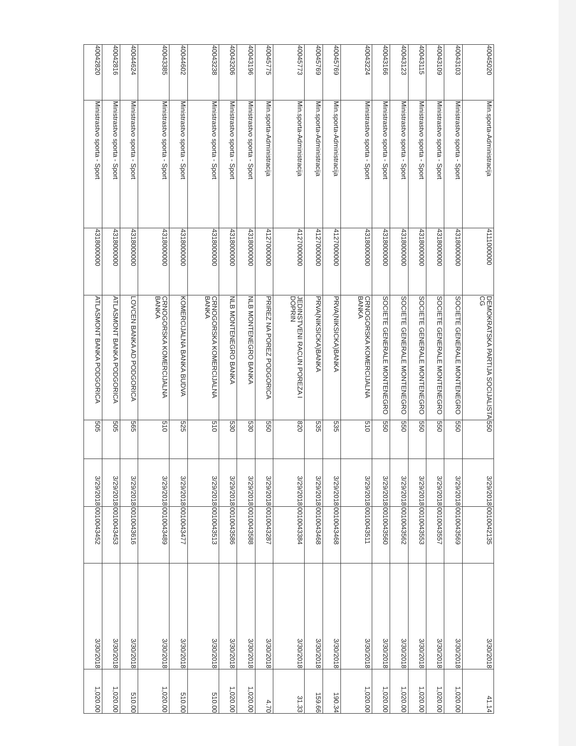| 40045020 | Min.sporta-Administracija | 4111000000 | DEMOKRATSKA PARTIJA SOCIJALISTA CG | 550 | 3/29/2018 | 0010042135 | 3/30/2018 | 41.14 |
| 40043103 | Ministrastvo sporta - Sport | 4318000000 | SOCIETE GENERALE MONTENEGRO | 550 | 3/29/2018 | 0010043569 | 3/30/2018 | 1,020.00 |
| 40043109 | Ministrastvo sporta - Sport | 4318000000 | SOCIETE GENERALE MONTENEGRO | 550 | 3/29/2018 | 0010043557 | 3/30/2018 | 1,020.00 |
| 40043115 | Ministrastvo sporta - Sport | 4318000000 | SOCIETE GENERALE MONTENEGRO | 550 | 3/29/2018 | 0010043553 | 3/30/2018 | 1,020.00 |
| 40043123 | Ministrastvo sporta - Sport | 4318000000 | SOCIETE GENERALE MONTENEGRO | 550 | 3/29/2018 | 0010043562 | 3/30/2018 | 1,020.00 |
| 40043166 | Ministrastvo sporta - Sport | 4318000000 | SOCIETE GENERALE MONTENEGRO | 550 | 3/29/2018 | 0010043560 | 3/30/2018 | 1,020.00 |
| 40043224 | Ministrastvo sporta - Sport | 4318000000 | CRNOGORSKA KOMERCIJALNA BANKA | 510 | 3/29/2018 | 0010043511 | 3/30/2018 | 1,020.00 |
| 40045769 | Min.sporta-Administracija | 4127000000 | PRVA(NIKSICKA)BANKA | 535 | 3/29/2018 | 0010043468 | 3/30/2018 | 190.34 |
| 40045769 | Min.sporta-Administracija | 4127000000 | PRVA(NIKSICKA)BANKA | 535 | 3/29/2018 | 0010043468 | 3/30/2018 | 159.66 |
| 40045773 | Min.sporta-Administracija | 4127000000 | JEDINSTVENI RACUN POREZA I DOPRIN | 820 | 3/29/2018 | 0010043384 | 3/30/2018 | 31.33 |
| 40045775 | Min.sporta-Administracija | 4127000000 | PRIREZ NA POREZ PODGORICA | 550 | 3/29/2018 | 0010043287 | 3/30/2018 | 4.70 |
| 40043196 | Ministrastvo sporta - Sport | 4318000000 | NLB MONTENEGRO BANKA | 530 | 3/29/2018 | 0010043588 | 3/30/2018 | 1,020.00 |
| 40043206 | Ministrastvo sporta - Sport | 4318000000 | NLB MONTENEGRO BANKA | 530 | 3/29/2018 | 0010043586 | 3/30/2018 | 1,020.00 |
| 40043238 | Ministrastvo sporta - Sport | 4318000000 | CRNOGORSKA KOMERCIJALNA BANKA | 510 | 3/29/2018 | 0010043513 | 3/30/2018 | 510.00 |
| 40044602 | Ministrastvo sporta - Sport | 4318000000 | KOMERCIJALNA BANKA BUDVA | 525 | 3/29/2018 | 0010043477 | 3/30/2018 | 510.00 |
| 40043385 | Ministrastvo sporta - Sport | 4318000000 | CRNOGORSKA KOMERCIJALNA BANKA | 510 | 3/29/2018 | 0010043489 | 3/30/2018 | 1,020.00 |
| 40044624 | Ministrastvo sporta - Sport | 4318000000 | LOVCEN BANKA AD PODGORICA | 565 | 3/29/2018 | 0010043616 | 3/30/2018 | 510.00 |
| 40042816 | Ministrastvo sporta - Sport | 4318000000 | ATLASMONT BANKA PODGORICA | 505 | 3/29/2018 | 0010043453 | 3/30/2018 | 1,020.00 |
| 40042820 | Ministrastvo sporta - Sport | 4318000000 | ATLASMONT BANKA PODGORICA | 505 | 3/29/2018 | 0010043452 | 3/30/2018 | 1,020.00 |